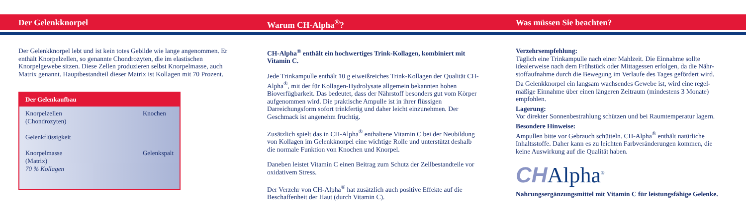Der Gelenkknorpel
Der Gelenkknorpel lebt und ist kein totes Gebilde wie lange ange­nommen. Er enthält Knorpelzellen, so genannte Chondrozyten, die im elastischen Knorpelgewebe sitzen. Diese Zellen produzieren selbst Knorpelmasse, auch Matrix genannt. Hauptbestandteil dieser Matrix ist Kollagen mit 70 Prozent.
Der Gelenkaufbau
Knorpelzellen
(Chondrozyten)
Gelenkflüssigkeit
Knorpelmasse
(Matrix)
70 % Kollagen
Knochen
Gelenkspalt
Warum CH-Alpha<sup>®</sup>?
CH-Alpha<sup>®</sup> enthält ein hochwertiges Trink-Kollagen, kombiniert mit Vitamin C.
Jede Trinkampulle enthält 10 g eiweißreiches Trink-Kollagen der Qualität CH-Alpha<sup>®</sup>, mit der für Kollagen-Hydrolysate allgemein bekannten hohen Bioverfügbarkeit. Das bedeutet, dass der Nähr­stoff besonders gut vom Körper aufgenommen wird. Die praktische Ampulle ist in ihrer flüssigen Darreichungsform sofort trinkfertig und daher leicht einzunehmen. Der Geschmack ist angenehm fruchtig.
Zusätzlich spielt das in CH-Alpha<sup>®</sup> enthaltene Vitamin C bei der Neubildung von Kollagen im Gelenkknorpel eine wichtige Rolle und unterstützt deshalb die normale Funktion von Knochen und Knorpel.
Daneben leistet Vitamin C einen Beitrag zum Schutz der Zellbestandteile vor oxidativem Stress.
Der Verzehr von CH-Alpha<sup>®</sup> hat zusätzlich auch positive Effekte auf die Beschaffenheit der Haut (durch Vitamin C).
Was müssen Sie beachten?
Verzehrsempfehlung:
Täglich eine Trinkampulle nach einer Mahlzeit. Die Einnahme sollte idealerweise nach dem Frühstück oder Mittagessen erfolgen, da die Nähr­stoffaufnahme durch die Bewegung im Verlaufe des Tages gefördert wird.
Da Gelenkknorpel ein langsam wachsendes Gewebe ist, wird eine regel­mäßige Einnahme über einen längeren Zeitraum (mindestens 3 Monate) empfohlen.
Lagerung:
Vor direkter Sonnenbestrahlung schützen und bei Raumtemperatur lagern.
Besondere Hinweise:
Ampullen bitte vor Gebrauch schütteln. CH-Alpha<sup>®</sup> enthält natürliche Inhaltsstoffe. Daher kann es zu leichten Farbveränderungen kommen, die keine Auswirkung auf die Qualität haben.
CHAlpha<sup>®</sup>
Nahrungsergänzungsmittel mit Vitamin C für leistungsfähige Gelenke.